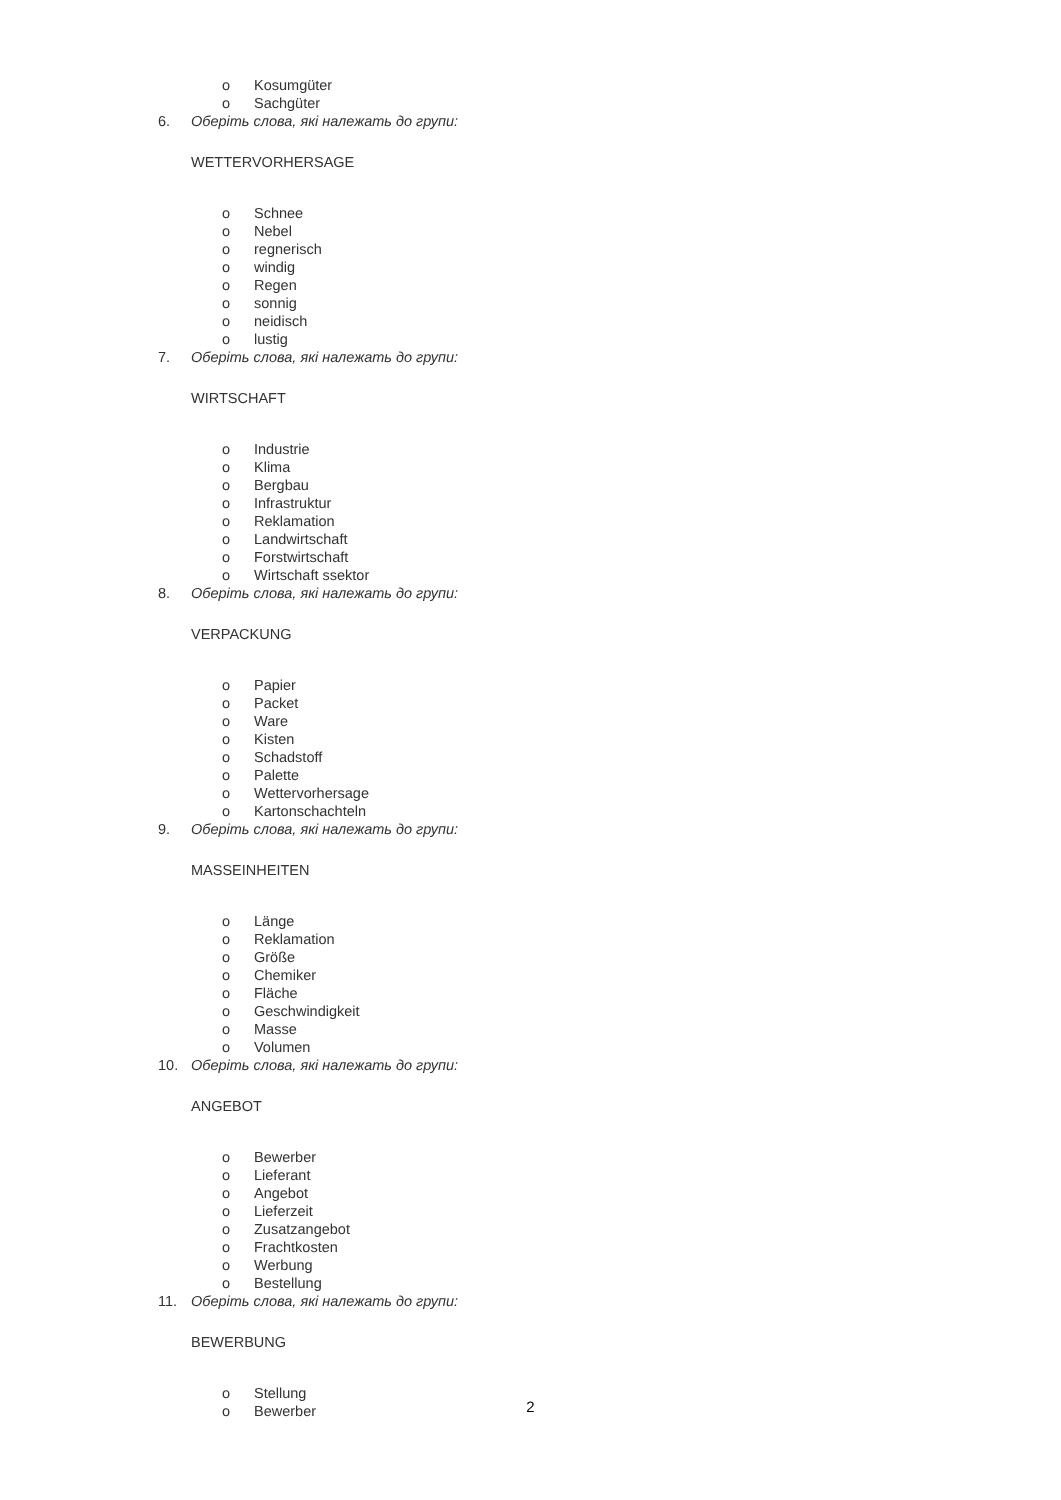o Kosumgüter
o Sachgüter
6. Оберіть слова, які належать до групи:
WETTERVORHERSAGE
o Schnee
o Nebel
o regnerisch
o windig
o Regen
o sonnig
o neidisch
o lustig
7. Оберіть слова, які належать до групи:
WIRTSCHAFT
o Industrie
o Klima
o Bergbau
o Infrastruktur
o Reklamation
o Landwirtschaft
o Forstwirtschaft
o Wirtschaft ssektor
8. Оберіть слова, які належать до групи:
VERPACKUNG
o Papier
o Packet
o Ware
o Kisten
o Schadstoff
o Palette
o Wettervorhersage
o Kartonschachteln
9. Оберіть слова, які належать до групи:
MASSEINHEITEN
o Länge
o Reklamation
o Größe
o Chemiker
o Fläche
o Geschwindigkeit
o Masse
o Volumen
10. Оберіть слова, які належать до групи:
ANGEBOT
o Bewerber
o Lieferant
o Angebot
o Lieferzeit
o Zusatzangebot
o Frachtkosten
o Werbung
o Bestellung
11. Оберіть слова, які належать до групи:
BEWERBUNG
o Stellung
o Bewerber
2